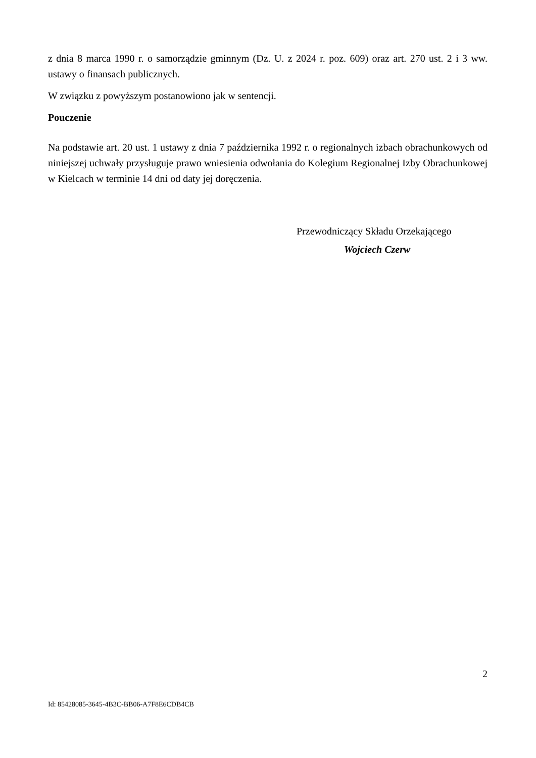z dnia 8 marca 1990 r. o samorządzie gminnym (Dz. U. z 2024 r. poz. 609) oraz art. 270 ust. 2 i 3 ww. ustawy o finansach publicznych.
W związku z powyższym postanowiono jak w sentencji.
Pouczenie
Na podstawie art. 20 ust. 1 ustawy z dnia 7 października 1992 r. o regionalnych izbach obrachunkowych od niniejszej uchwały przysługuje prawo wniesienia odwołania do Kolegium Regionalnej Izby Obrachunkowej w Kielcach w terminie 14 dni od daty jej doręczenia.
Przewodniczący Składu Orzekającego
Wojciech Czerw
2
Id: 85428085-3645-4B3C-BB06-A7F8E6CDB4CB